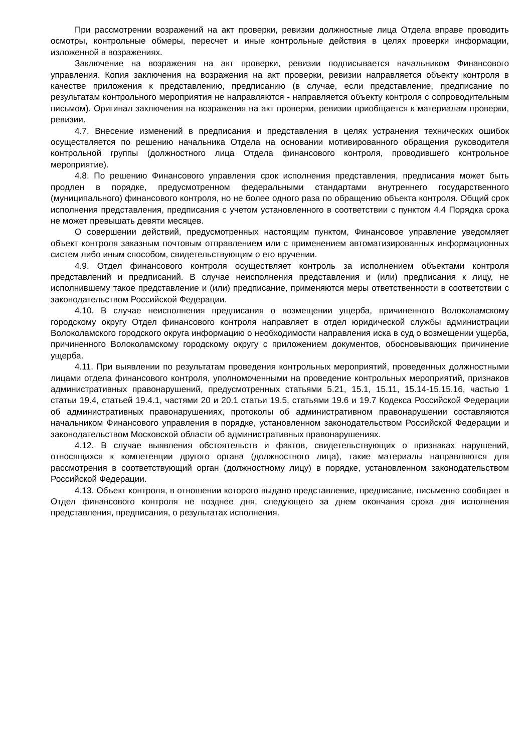При рассмотрении возражений на акт проверки, ревизии должностные лица Отдела вправе проводить осмотры, контрольные обмеры, пересчет и иные контрольные действия в целях проверки информации, изложенной в возражениях.
Заключение на возражения на акт проверки, ревизии подписывается начальником Финансового управления. Копия заключения на возражения на акт проверки, ревизии направляется объекту контроля в качестве приложения к представлению, предписанию (в случае, если представление, предписание по результатам контрольного мероприятия не направляются - направляется объекту контроля с сопроводительным письмом). Оригинал заключения на возражения на акт проверки, ревизии приобщается к материалам проверки, ревизии.
4.7. Внесение изменений в предписания и представления в целях устранения технических ошибок осуществляется по решению начальника Отдела на основании мотивированного обращения руководителя контрольной группы (должностного лица Отдела финансового контроля, проводившего контрольное мероприятие).
4.8. По решению Финансового управления срок исполнения представления, предписания может быть продлен в порядке, предусмотренном федеральными стандартами внутреннего государственного (муниципального) финансового контроля, но не более одного раза по обращению объекта контроля. Общий срок исполнения представления, предписания с учетом установленного в соответствии с пунктом 4.4 Порядка срока не может превышать девяти месяцев.
О совершении действий, предусмотренных настоящим пунктом, Финансовое управление уведомляет объект контроля заказным почтовым отправлением или с применением автоматизированных информационных систем либо иным способом, свидетельствующим о его вручении.
4.9. Отдел финансового контроля осуществляет контроль за исполнением объектами контроля представлений и предписаний. В случае неисполнения представления и (или) предписания к лицу, не исполнившему такое представление и (или) предписание, применяются меры ответственности в соответствии с законодательством Российской Федерации.
4.10. В случае неисполнения предписания о возмещении ущерба, причиненного Волоколамскому городскому округу Отдел финансового контроля направляет в отдел юридической службы администрации Волоколамского городского округа информацию о необходимости направления иска в суд о возмещении ущерба, причиненного Волоколамскому городскому округу с приложением документов, обосновывающих причинение ущерба.
4.11. При выявлении по результатам проведения контрольных мероприятий, проведенных должностными лицами отдела финансового контроля, уполномоченными на проведение контрольных мероприятий, признаков административных правонарушений, предусмотренных статьями 5.21, 15.1, 15.11, 15.14-15.15.16, частью 1 статьи 19.4, статьей 19.4.1, частями 20 и 20.1 статьи 19.5, статьями 19.6 и 19.7 Кодекса Российской Федерации об административных правонарушениях, протоколы об административном правонарушении составляются начальником Финансового управления в порядке, установленном законодательством Российской Федерации и законодательством Московской области об административных правонарушениях.
4.12. В случае выявления обстоятельств и фактов, свидетельствующих о признаках нарушений, относящихся к компетенции другого органа (должностного лица), такие материалы направляются для рассмотрения в соответствующий орган (должностному лицу) в порядке, установленном законодательством Российской Федерации.
4.13. Объект контроля, в отношении которого выдано представление, предписание, письменно сообщает в Отдел финансового контроля не позднее дня, следующего за днем окончания срока дня исполнения представления, предписания, о результатах исполнения.